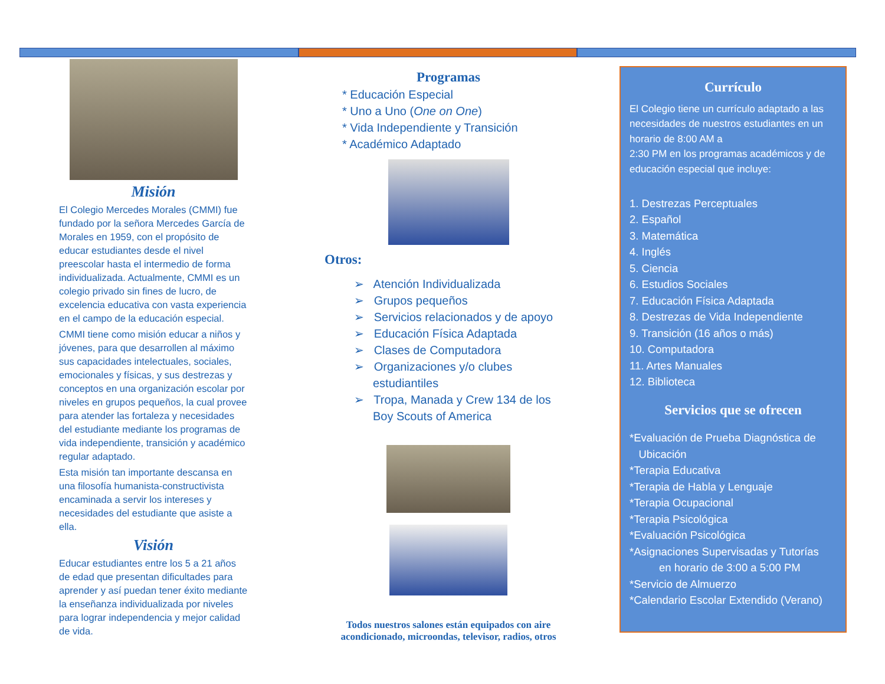Misión
El Colegio Mercedes Morales (CMMI) fue fundado por la señora Mercedes García de Morales en 1959, con el propósito de educar estudiantes desde el nivel preescolar hasta el intermedio de forma individualizada. Actualmente, CMMI es un colegio privado sin fines de lucro, de excelencia educativa con vasta experiencia en el campo de la educación especial.
CMMI tiene como misión educar a niños y jóvenes, para que desarrollen al máximo sus capacidades intelectuales, sociales, emocionales y físicas, y sus destrezas y conceptos en una organización escolar por niveles en grupos pequeños, la cual provee para atender las fortaleza y necesidades del estudiante mediante los programas de vida independiente, transición y académico regular adaptado.
Esta misión tan importante descansa en una filosofía humanista-constructivista encaminada a servir los intereses y necesidades del estudiante que asiste a ella.
Visión
Educar estudiantes entre los 5 a 21 años de edad que presentan dificultades para aprender y así puedan tener éxito mediante la enseñanza individualizada por niveles para lograr independencia y mejor calidad de vida.
Programas
* Educación Especial
* Uno a Uno (One on One)
* Vida Independiente y Transición
* Académico Adaptado
Otros:
➢ Atención Individualizada
➢ Grupos pequeños
➢ Servicios relacionados y de apoyo
➢ Educación Física Adaptada
➢ Clases de Computadora
➢ Organizaciones y/o clubes estudiantiles
➢ Tropa, Manada y Crew 134 de los Boy Scouts of America
Todos nuestros salones están equipados con aire acondicionado, microondas, televisor, radios, otros
Currículo
El Colegio tiene un currículo adaptado a las necesidades de nuestros estudiantes en un horario de 8:00 AM a
2:30 PM en los programas académicos y de educación especial que incluye:
1. Destrezas Perceptuales
2. Español
3. Matemática
4. Inglés
5. Ciencia
6. Estudios Sociales
7. Educación Física Adaptada
8. Destrezas de Vida Independiente
9. Transición (16 años o más)
10. Computadora
11. Artes Manuales
12. Biblioteca
Servicios que se ofrecen
*Evaluación de Prueba Diagnóstica de
Ubicación
*Terapia Educativa
*Terapia de Habla y Lenguaje
*Terapia Ocupacional
*Terapia Psicológica
*Evaluación Psicológica
*Asignaciones Supervisadas y Tutorías
en horario de 3:00 a 5:00 PM
*Servicio de Almuerzo
*Calendario Escolar Extendido (Verano)